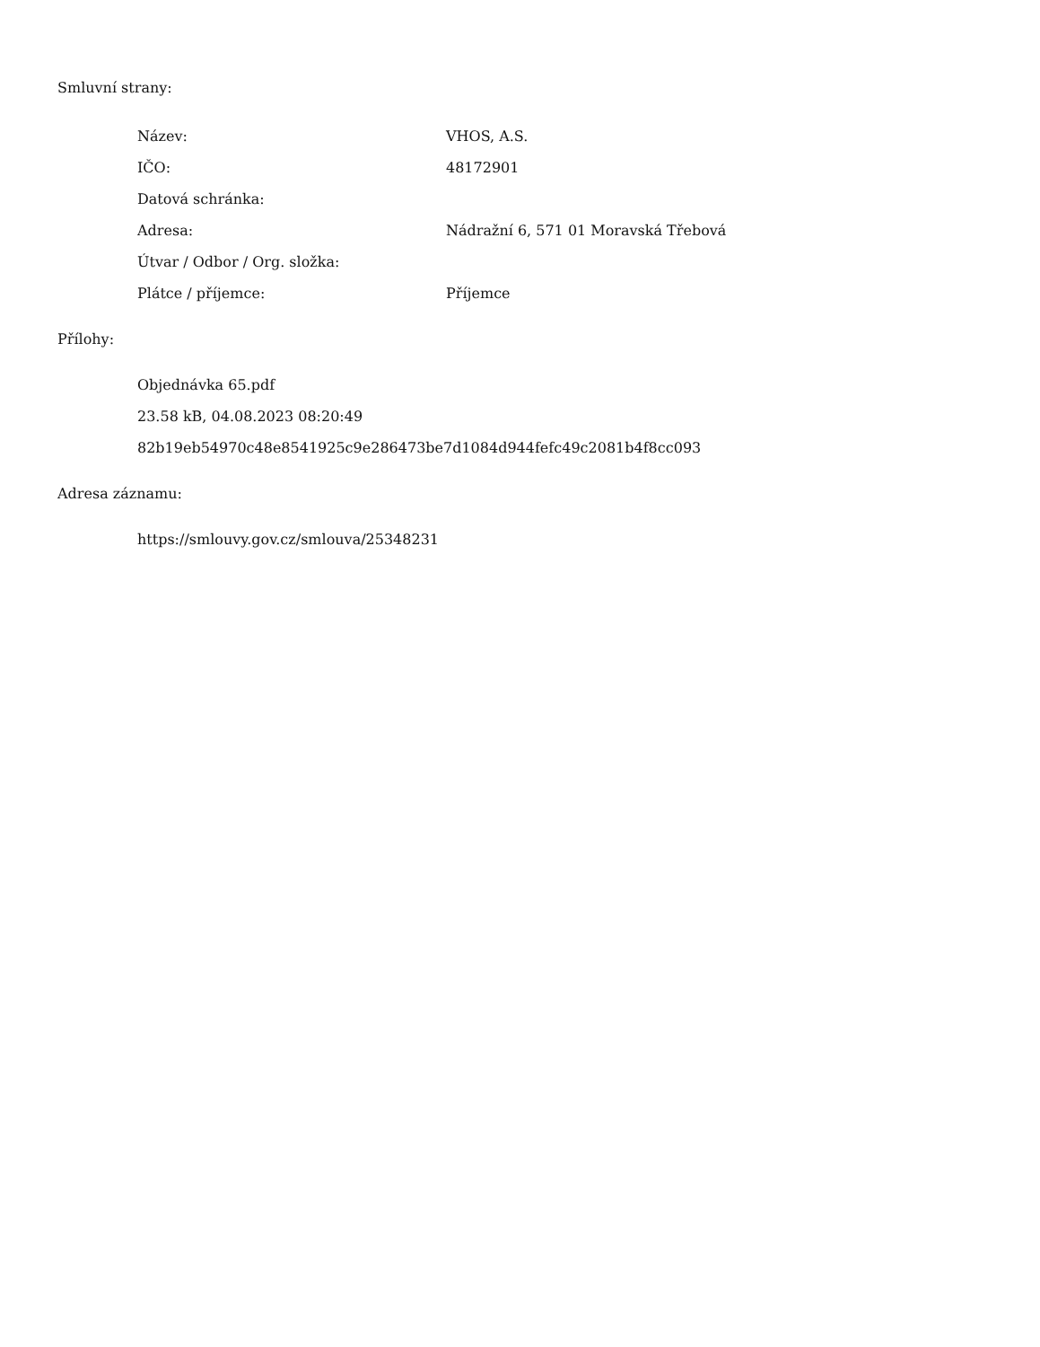Smluvní strany:
| Název: | VHOS, A.S. |
| IČO: | 48172901 |
| Datová schránka: | |
| Adresa: | Nádražní 6, 571 01 Moravská Třebová |
| Útvar / Odbor / Org. složka: | |
| Plátce / příjemce: | Příjemce |
Přílohy:
Objednávka 65.pdf
23.58 kB, 04.08.2023 08:20:49
82b19eb54970c48e8541925c9e286473be7d1084d944fefc49c2081b4f8cc093
Adresa záznamu:
https://smlouvy.gov.cz/smlouva/25348231